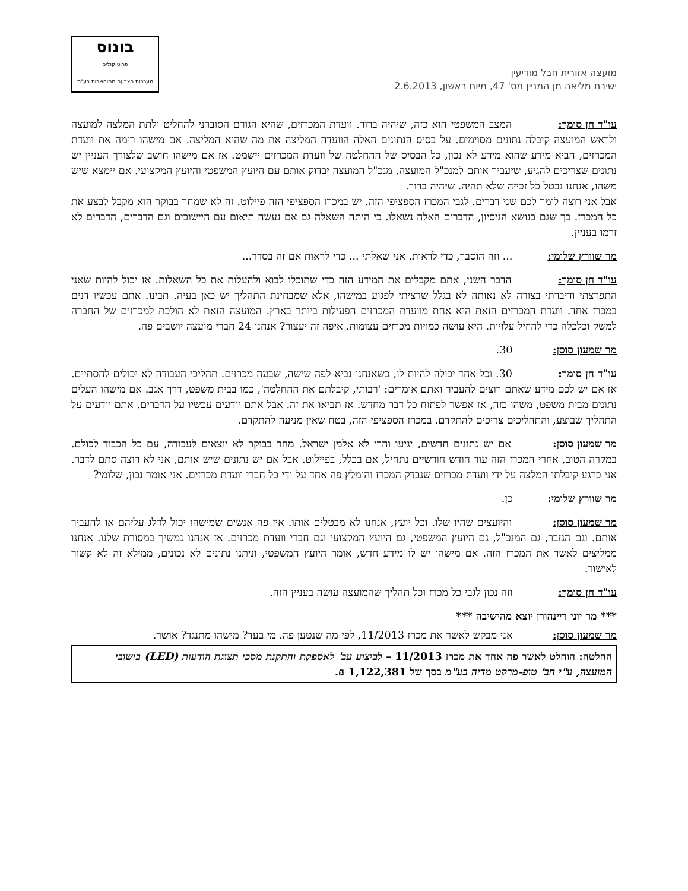מועצה אזורית חבל מודיעין
ישיבת מליאה מן המניין מס' 47, מיום ראשון, 2.6.2013
בונוס
פרוטוקולים
מערכות הצבעה ממוחשבות בע"מ
עו"ד חן סומך: המצב המשפטי הוא כזה, שיהיה ברור. וועדת המכרזים, שהיא הגורם הסוברני להחליט ולתת המלצה למועצה ולראש המועצה קיבלה נתונים מסוימים. על בסיס הנתונים האלה הוועדה המליצה את מה שהיא המליצה. אם מישהו רימה את וועדת המכרזים, הביא מידע שהוא מידע לא נכון, כל הבסיס של ההחלטה של וועדת המכרזים יישמט. אז אם מישהו חושב שלצורך העניין יש נתונים שצריכים להגיע, שיעביר אותם למנכ"ל המועצה. מנכ"ל המועצה יבדוק אותם עם היועץ המשפטי והיועץ המקצועי. אם יימצא שיש משהו, אנחנו נבטל כל זכייה שלא תהיה. שיהיה ברור.
אבל אני רוצה לומר לכם שני דברים. לגבי המכרז הספציפי הזה. יש במכרז הספציפי הזה פיילוט. זה לא שמחר בבוקר הוא מקבל לבצע את כל המכרז. כך שגם בנושא הניסיון, הדברים האלה נשאלו. כי היתה השאלה גם אם נעשה תיאום עם היישובים וגם הדברים, הדברים לא זרמו בעניין.
מר שוורץ שלומי: ... וזה הוסבר, כדי לראות. אני שאלתי ... כדי לראות אם זה בסדר...
עו"ד חן סומך: הדבר השני, אתם מקבלים את המידע הזה כדי שתוכלו לבוא ולהעלות את כל השאלות. אז יכול להיות שאני התפרצתי ודיברתי בצורה לא נאותה לא בגלל שרציתי לפגוע במישהו, אלא שמבחינת התהליך יש כאן בעיה. תבינו. אתם עכשיו דנים במכרז אחד. וועדת המכרזים הזאת היא אחת מוועדת המכרזים הפעילות ביותר בארץ. המועצה הזאת לא הולכת למכרזים של החברה למשק וכלכלה כדי להוזיל עלויות. היא עושה כמויות מכרזים עצומות. איפה זה יעצור? אנחנו 24 חברי מועצה יושבים פה.
מר שמעון סוסן: 30.
עו"ד חן סומך: 30. וכל אחד יכולה להיות לו, כשאנחנו נביא לפה שישה, שבעה מכרזים. תהליכי העבודה לא יכולים להסתיים. אז אם יש לכם מידע שאתם רוצים להעביר ואתם אומרים: 'רבותי, קיבלתם את ההחלטה', כמו בבית משפט, דרך אגב. אם מישהו העלים נתונים מבית משפט, משהו כזה, אז אפשר לפתוח כל דבר מחדש. אז תביאו את זה. אבל אתם יודעים עכשיו על הדברים. אתם יודעים על התהליך שבוצע, והתהליכים צריכים להתקדם. במכרז הספציפי הזה, בטח שאין מניעה להתקדם.
מר שמעון סוסן: אם יש נתונים חדשים, יגיעו והרי לא אלמן ישראל. מחר בבוקר לא יוצאים לעבודה, עם כל הכבוד לכולם. במקרה הטוב, אחרי המכרז הזה עוד חודש חודשיים נתחיל, אם בכלל, בפיילוט. אבל אם יש נתונים שיש אותם, אני לא רוצה סתם לדבר. אני כרגע קיבלתי המלצה על ידי וועדת מכרזים שנבדק המכרז והומלץ פה אחד על ידי כל חברי וועדת מכרזים. אני אומר נכון, שלומי?
מר שוורץ שלומי: כן.
מר שמעון סוסן: והיועצים שהיו שלו. וכל יועץ, אנחנו לא מבטלים אותו. אין פה אנשים שמישהו יכול לדלג עליהם או להעביר אותם. וגם הגזבר, גם המנכ"ל, גם היועץ המשפטי, גם היועץ המקצועי וגם חברי וועדת מכרזים. אז אנחנו נמשיך במסורת שלנו. אנחנו ממליצים לאשר את המכרז הזה. אם מישהו יש לו מידע חדש, אומר היועץ המשפטי, וניתנו נתונים לא נכונים, ממילא זה לא קשור לאישור.
עו"ד חן סומך: וזה נכון לגבי כל מכרז וכל תהליך שהמועצה עושה בעניין הזה.
*** מר יוני ריינהורן יוצא מהישיבה ***
מר שמעון סוסן: אני מבקש לאשר את מכרז 11/2013, לפי מה שנטען פה. מי בעד? מישהו מתנגד? אושר.
החלטה: הוחלט לאשר פה אחד את מכרז 11/2013 – לביצוע עב' לאספקת והתקנת מסכי תצוגת הודעות (LED) בישובי המועצה, ע"י חב' טופ-מרקט מדיה בע"מ בסך של 1,122,381 ₪.